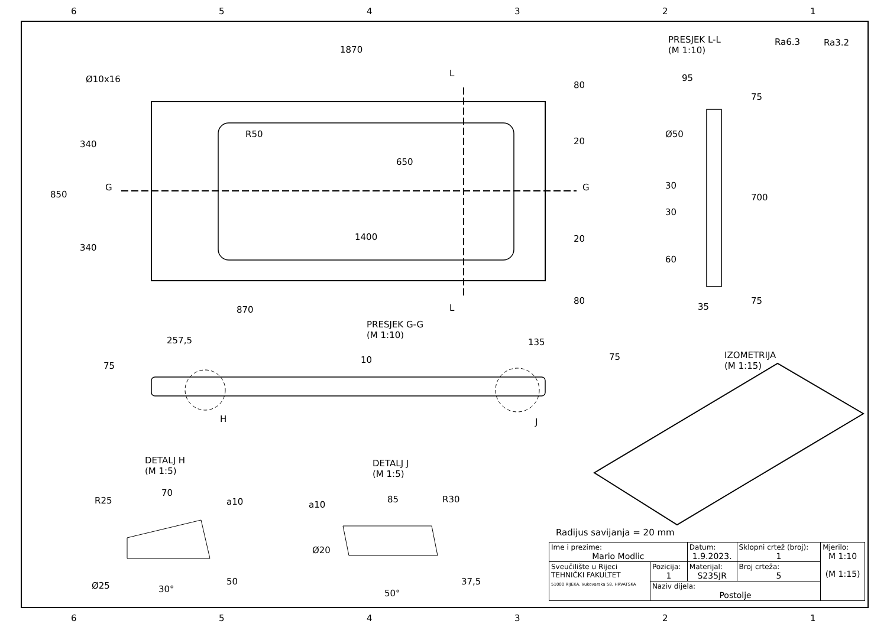6 5 4 3 2 1
1870
Ø10x16
R50
L
L
G G
850
340
340
650
1400
80
20
20
80
PRESJEK L-L
(M 1:10)
Ra6.3 Ra3.2
95
75
Ø50
30
30
700
60
75
35
870
PRESJEK G-G
(M 1:10)
257,5 135
75
10 75
H J
IZOMETRIJA
(M 1:15)
DETALJ H
(M 1:5)
DETALJ J
(M 1:5)
R25
70
a10
Ø25 30°
50
a10
85 R30
Ø20
50°
37,5
Radijus savijanja = 20 mm
| Ime i prezime: Mario Modlic | | Datum: 1.9.2023. | Sklopni crtež (broj): 1 | | Mjerilo: M 1:10 (M 1:15) |
| Sveučilište u Rijeci TEHNIČKI FAKULTET 51000 RIJEKA, Vukovarska 58, HRVATSKA | Pozicija: 1 | Materijal: S235JR | | Broj crteža: 5 | |
| | Naziv dijela: Postolje | | | | |
6 5 4 3 2 1